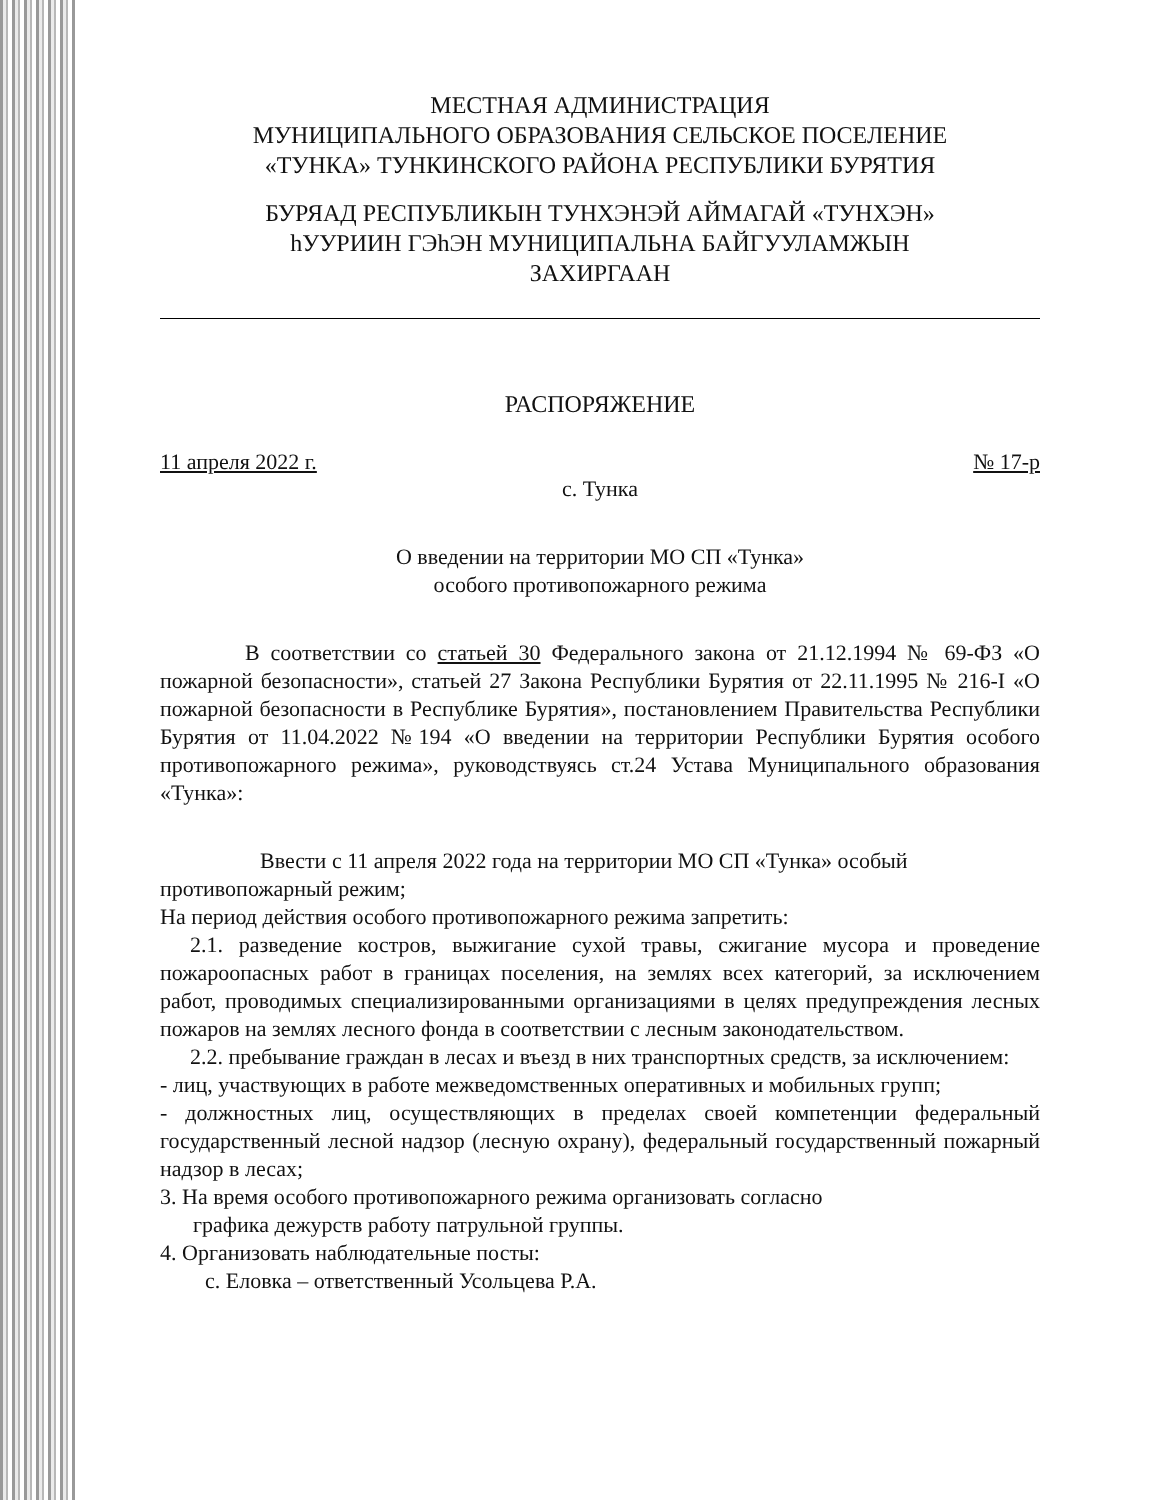МЕСТНАЯ АДМИНИСТРАЦИЯ
МУНИЦИПАЛЬНОГО ОБРАЗОВАНИЯ СЕЛЬСКОЕ ПОСЕЛЕНИЕ
«ТУНКА» ТУНКИНСКОГО РАЙОНА РЕСПУБЛИКИ БУРЯТИЯ
БУРЯАД РЕСПУБЛИКЫН ТУНХЭНЭЙ АЙМАГАЙ «ТУНХЭН»
hУУРИИН ГЭhЭН МУНИЦИПАЛЬНА БАЙГУУЛАМЖЫН
ЗАХИРГААН
РАСПОРЯЖЕНИЕ
11 апреля 2022 г. № 17-р
с. Тунка
О введении на территории МО СП «Тунка»
особого противопожарного режима
В соответствии со статьей 30 Федерального закона от 21.12.1994 № 69-ФЗ «О пожарной безопасности», статьей 27 Закона Республики Бурятия от 22.11.1995 № 216-I «О пожарной безопасности в Республике Бурятия», постановлением Правительства Республики Бурятия от 11.04.2022 №194 «О введении на территории Республики Бурятия особого противопожарного режима», руководствуясь ст.24 Устава Муниципального образования «Тунка»:
Ввести с 11 апреля 2022 года на территории МО СП «Тунка» особый противопожарный режим;
На период действия особого противопожарного режима запретить:
2.1. разведение костров, выжигание сухой травы, сжигание мусора и проведение пожароопасных работ в границах поселения, на землях всех категорий, за исключением работ, проводимых специализированными организациями в целях предупреждения лесных пожаров на землях лесного фонда в соответствии с лесным законодательством.
2.2. пребывание граждан в лесах и въезд в них транспортных средств, за исключением:
- лиц, участвующих в работе межведомственных оперативных и мобильных групп;
- должностных лиц, осуществляющих в пределах своей компетенции федеральный государственный лесной надзор (лесную охрану), федеральный государственный пожарный надзор в лесах;
3. На время особого противопожарного режима организовать согласно
графика дежурств работу патрульной группы.
4. Организовать наблюдательные посты:
с. Еловка – ответственный Усольцева Р.А.